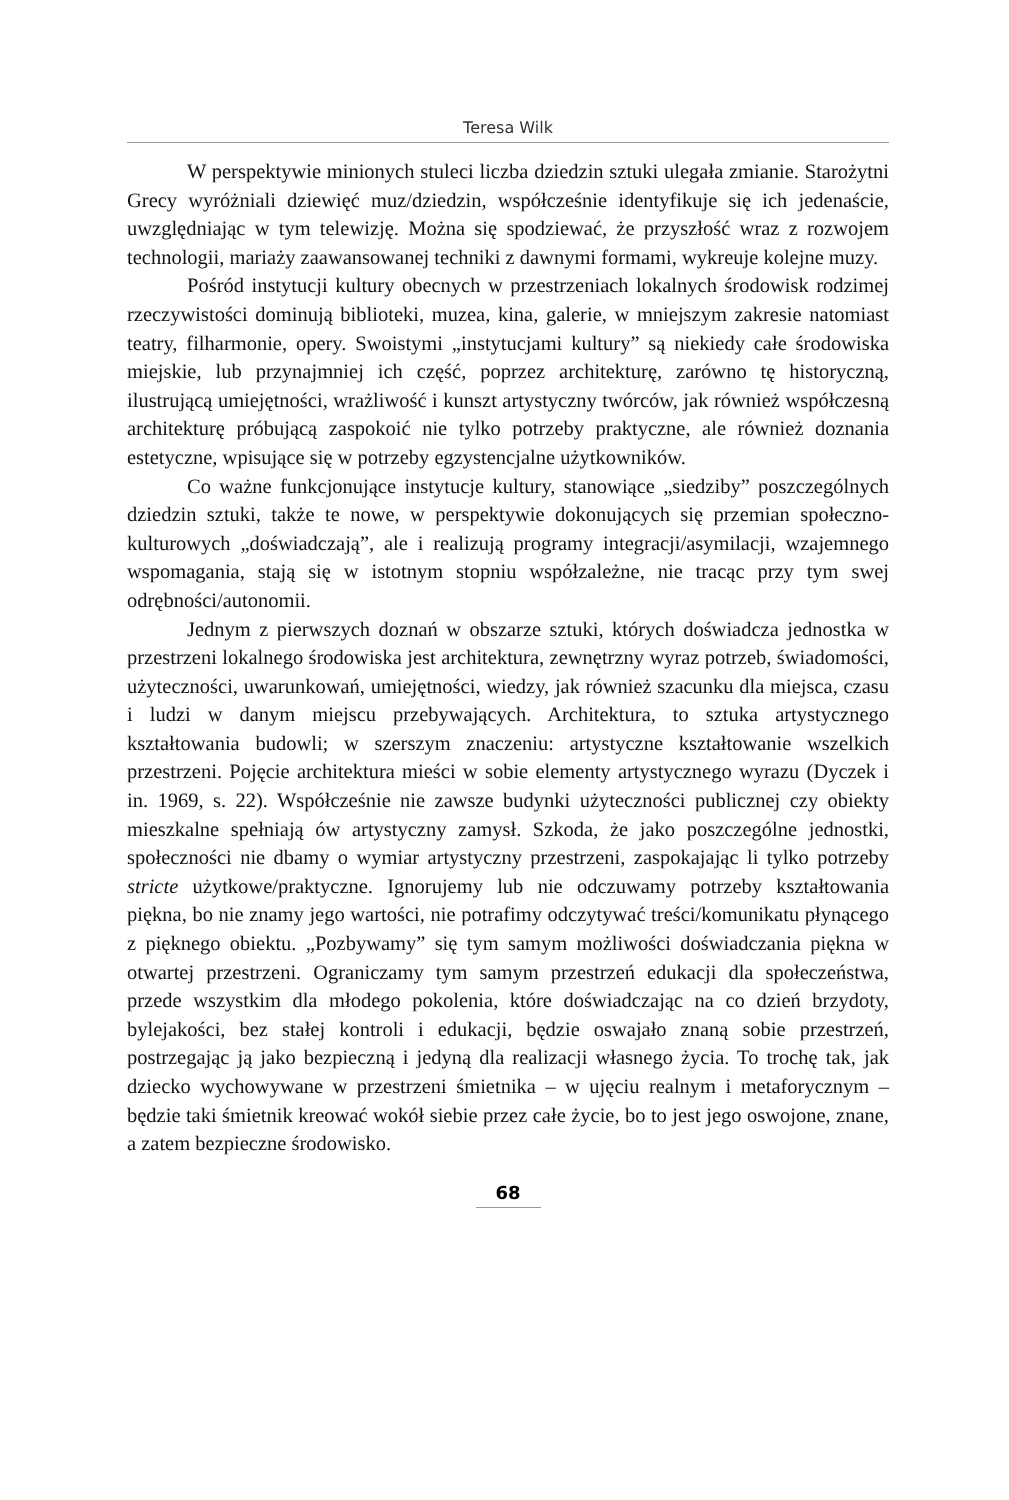Teresa Wilk
W perspektywie minionych stuleci liczba dziedzin sztuki ulegała zmianie. Starożytni Grecy wyróżniali dziewięć muz/dziedzin, współcześnie identyfikuje się ich jedenaście, uwzględniając w tym telewizję. Można się spodziewać, że przyszłość wraz z rozwojem technologii, mariaży zaawansowanej techniki z dawnymi formami, wykreuje kolejne muzy.
Pośród instytucji kultury obecnych w przestrzeniach lokalnych środowisk rodzimej rzeczywistości dominują biblioteki, muzea, kina, galerie, w mniejszym zakresie natomiast teatry, filharmonie, opery. Swoistymi „instytucjami kultury” są niekiedy całe środowiska miejskie, lub przynajmniej ich część, poprzez architekturę, zarówno tę historyczną, ilustrującą umiejętności, wrażliwość i kunszt artystyczny twórców, jak również współczesną architekturę próbującą zaspokoić nie tylko potrzeby praktyczne, ale również doznania estetyczne, wpisujące się w potrzeby egzystencjalne użytkowników.
Co ważne funkcjonujące instytucje kultury, stanowiące „siedziby” poszczególnych dziedzin sztuki, także te nowe, w perspektywie dokonujących się przemian społeczno-kulturowych „doświadczają”, ale i realizują programy integracji/asymilacji, wzajemnego wspomagania, stają się w istotnym stopniu współzależne, nie tracąc przy tym swej odrębności/autonomii.
Jednym z pierwszych doznań w obszarze sztuki, których doświadcza jednostka w przestrzeni lokalnego środowiska jest architektura, zewnętrzny wyraz potrzeb, świadomości, użyteczności, uwarunkowań, umiejętności, wiedzy, jak również szacunku dla miejsca, czasu i ludzi w danym miejscu przebywających. Architektura, to sztuka artystycznego kształtowania budowli; w szerszym znaczeniu: artystyczne kształtowanie wszelkich przestrzeni. Pojęcie architektura mieści w sobie elementy artystycznego wyrazu (Dyczek i in. 1969, s. 22). Współcześnie nie zawsze budynki użyteczności publicznej czy obiekty mieszkalne spełniają ów artystyczny zamysł. Szkoda, że jako poszczególne jednostki, społeczności nie dbamy o wymiar artystyczny przestrzeni, zaspokajając li tylko potrzeby stricte użytkowe/praktyczne. Ignorujemy lub nie odczuwamy potrzeby kształtowania piękna, bo nie znamy jego wartości, nie potrafimy odczytywać treści/komunikatu płynącego z pięknego obiektu. „Pozbywamy” się tym samym możliwości doświadczania piękna w otwartej przestrzeni. Ograniczamy tym samym przestrzeń edukacji dla społeczeństwa, przede wszystkim dla młodego pokolenia, które doświadczając na co dzień brzydoty, bylejakości, bez stałej kontroli i edukacji, będzie oswajało znaną sobie przestrzeń, postrzegając ją jako bezpieczną i jedyną dla realizacji własnego życia. To trochę tak, jak dziecko wychowywane w przestrzeni śmietnika – w ujęciu realnym i metaforycznym – będzie taki śmietnik kreować wokół siebie przez całe życie, bo to jest jego oswojone, znane, a zatem bezpieczne środowisko.
68